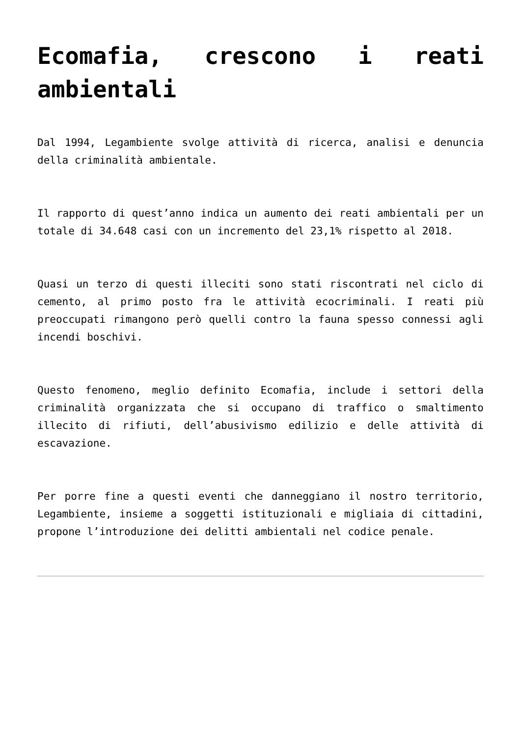Ecomafia, crescono i reati ambientali
Dal 1994, Legambiente svolge attività di ricerca, analisi e denuncia della criminalità ambientale.
Il rapporto di quest’anno indica un aumento dei reati ambientali per un totale di 34.648 casi con un incremento del 23,1% rispetto al 2018.
Quasi un terzo di questi illeciti sono stati riscontrati nel ciclo di cemento, al primo posto fra le attività ecocriminali. I reati più preoccupati rimangono però quelli contro la fauna spesso connessi agli incendi boschivi.
Questo fenomeno, meglio definito Ecomafia, include i settori della criminalità organizzata che si occupano di traffico o smaltimento illecito di rifiuti, dell’abusivismo edilizio e delle attività di escavazione.
Per porre fine a questi eventi che danneggiano il nostro territorio, Legambiente, insieme a soggetti istituzionali e migliaia di cittadini, propone l’introduzione dei delitti ambientali nel codice penale.